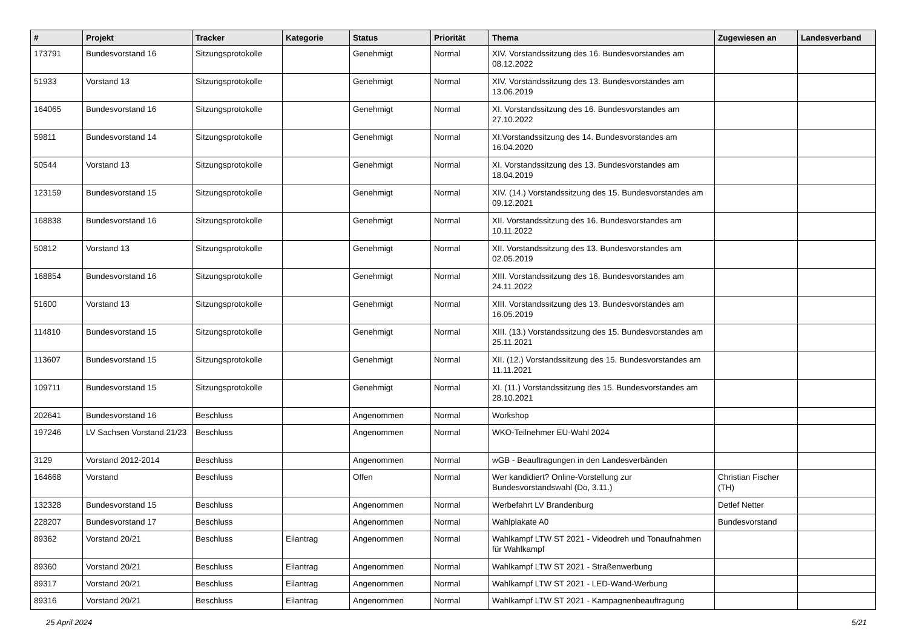| # | Projekt | Tracker | Kategorie | Status | Priorität | Thema | Zugewiesen an | Landesverband |
| --- | --- | --- | --- | --- | --- | --- | --- | --- |
| 173791 | Bundesvorstand 16 | Sitzungsprotokolle | | Genehmigt | Normal | XIV. Vorstandssitzung des 16. Bundesvorstandes am 08.12.2022 | | |
| 51933 | Vorstand 13 | Sitzungsprotokolle | | Genehmigt | Normal | XIV. Vorstandssitzung des 13. Bundesvorstandes am 13.06.2019 | | |
| 164065 | Bundesvorstand 16 | Sitzungsprotokolle | | Genehmigt | Normal | XI. Vorstandssitzung des 16. Bundesvorstandes am 27.10.2022 | | |
| 59811 | Bundesvorstand 14 | Sitzungsprotokolle | | Genehmigt | Normal | XI.Vorstandssitzung des 14. Bundesvorstandes am 16.04.2020 | | |
| 50544 | Vorstand 13 | Sitzungsprotokolle | | Genehmigt | Normal | XI. Vorstandssitzung des 13. Bundesvorstandes am 18.04.2019 | | |
| 123159 | Bundesvorstand 15 | Sitzungsprotokolle | | Genehmigt | Normal | XIV. (14.) Vorstandssitzung des 15. Bundesvorstandes am 09.12.2021 | | |
| 168838 | Bundesvorstand 16 | Sitzungsprotokolle | | Genehmigt | Normal | XII. Vorstandssitzung des 16. Bundesvorstandes am 10.11.2022 | | |
| 50812 | Vorstand 13 | Sitzungsprotokolle | | Genehmigt | Normal | XII. Vorstandssitzung des 13. Bundesvorstandes am 02.05.2019 | | |
| 168854 | Bundesvorstand 16 | Sitzungsprotokolle | | Genehmigt | Normal | XIII. Vorstandssitzung des 16. Bundesvorstandes am 24.11.2022 | | |
| 51600 | Vorstand 13 | Sitzungsprotokolle | | Genehmigt | Normal | XIII. Vorstandssitzung des 13. Bundesvorstandes am 16.05.2019 | | |
| 114810 | Bundesvorstand 15 | Sitzungsprotokolle | | Genehmigt | Normal | XIII. (13.) Vorstandssitzung des 15. Bundesvorstandes am 25.11.2021 | | |
| 113607 | Bundesvorstand 15 | Sitzungsprotokolle | | Genehmigt | Normal | XII. (12.) Vorstandssitzung des 15. Bundesvorstandes am 11.11.2021 | | |
| 109711 | Bundesvorstand 15 | Sitzungsprotokolle | | Genehmigt | Normal | XI. (11.) Vorstandssitzung des 15. Bundesvorstandes am 28.10.2021 | | |
| 202641 | Bundesvorstand 16 | Beschluss | | Angenommen | Normal | Workshop | | |
| 197246 | LV Sachsen Vorstand 21/23 | Beschluss | | Angenommen | Normal | WKO-Teilnehmer EU-Wahl 2024 | | |
| 3129 | Vorstand 2012-2014 | Beschluss | | Angenommen | Normal | wGB - Beauftragungen in den Landesverbänden | | |
| 164668 | Vorstand | Beschluss | | Offen | Normal | Wer kandidiert? Online-Vorstellung zur Bundesvorstandswahl (Do, 3.11.) | Christian Fischer (TH) | |
| 132328 | Bundesvorstand 15 | Beschluss | | Angenommen | Normal | Werbefahrt LV Brandenburg | Detlef Netter | |
| 228207 | Bundesvorstand 17 | Beschluss | | Angenommen | Normal | Wahlplakate A0 | Bundesvorstand | |
| 89362 | Vorstand 20/21 | Beschluss | Eilantrag | Angenommen | Normal | Wahlkampf LTW ST 2021 - Videodreh und Tonaufnahmen für Wahlkampf | | |
| 89360 | Vorstand 20/21 | Beschluss | Eilantrag | Angenommen | Normal | Wahlkampf LTW ST 2021 - Straßenwerbung | | |
| 89317 | Vorstand 20/21 | Beschluss | Eilantrag | Angenommen | Normal | Wahlkampf LTW ST 2021 - LED-Wand-Werbung | | |
| 89316 | Vorstand 20/21 | Beschluss | Eilantrag | Angenommen | Normal | Wahlkampf LTW ST 2021 - Kampagnenbeauftragung | | |
25 April 2024 5/21